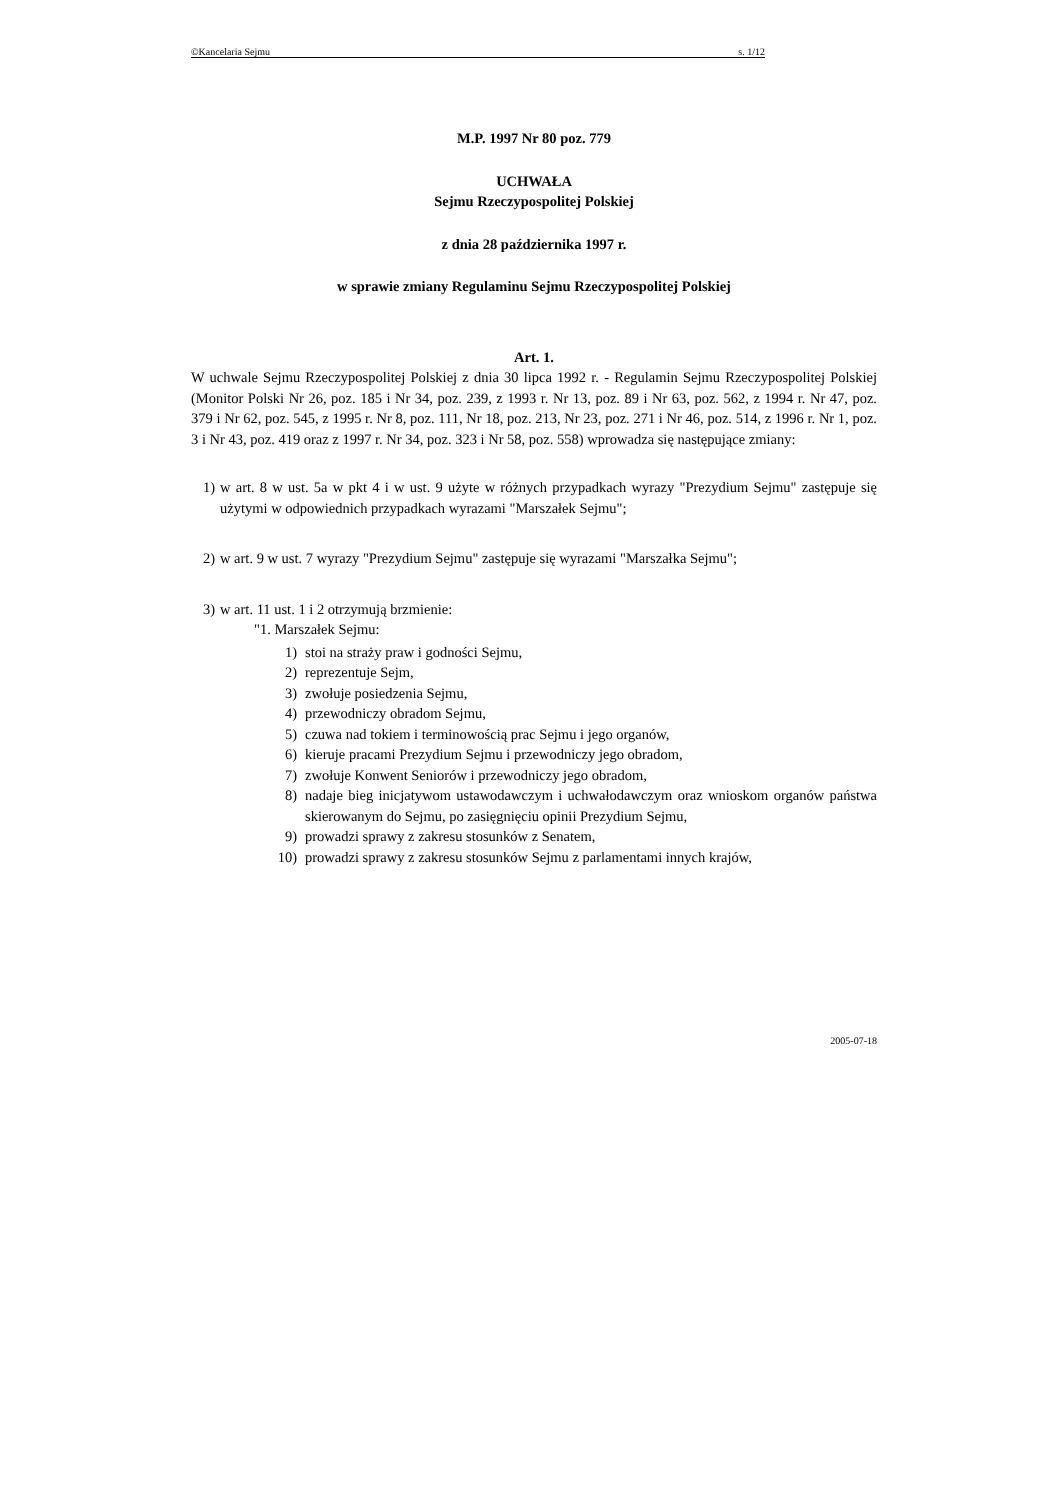©Kancelaria Sejmu s. 1/12
M.P. 1997 Nr 80 poz. 779
UCHWAŁA
Sejmu Rzeczypospolitej Polskiej
z dnia 28 października 1997 r.
w sprawie zmiany Regulaminu Sejmu Rzeczypospolitej Polskiej
Art. 1.
W uchwale Sejmu Rzeczypospolitej Polskiej z dnia 30 lipca 1992 r. - Regulamin Sejmu Rzeczypospolitej Polskiej (Monitor Polski Nr 26, poz. 185 i Nr 34, poz. 239, z 1993 r. Nr 13, poz. 89 i Nr 63, poz. 562, z 1994 r. Nr 47, poz. 379 i Nr 62, poz. 545, z 1995 r. Nr 8, poz. 111, Nr 18, poz. 213, Nr 23, poz. 271 i Nr 46, poz. 514, z 1996 r. Nr 1, poz. 3 i Nr 43, poz. 419 oraz z 1997 r. Nr 34, poz. 323 i Nr 58, poz. 558) wprowadza się następujące zmiany:
1) w art. 8 w ust. 5a w pkt 4 i w ust. 9 użyte w różnych przypadkach wyrazy "Prezydium Sejmu" zastępuje się użytymi w odpowiednich przypadkach wyrazami "Marszałek Sejmu";
2) w art. 9 w ust. 7 wyrazy "Prezydium Sejmu" zastępuje się wyrazami "Marszałka Sejmu";
3) w art. 11 ust. 1 i 2 otrzymują brzmienie:
"1. Marszałek Sejmu:
1) stoi na straży praw i godności Sejmu,
2) reprezentuje Sejm,
3) zwołuje posiedzenia Sejmu,
4) przewodniczy obradom Sejmu,
5) czuwa nad tokiem i terminowością prac Sejmu i jego organów,
6) kieruje pracami Prezydium Sejmu i przewodniczy jego obradom,
7) zwołuje Konwent Seniorów i przewodniczy jego obradom,
8) nadaje bieg inicjatywom ustawodawczym i uchwałodawczym oraz wnioskom organów państwa skierowanym do Sejmu, po zasięgnięciu opinii Prezydium Sejmu,
9) prowadzi sprawy z zakresu stosunków z Senatem,
10) prowadzi sprawy z zakresu stosunków Sejmu z parlamentami innych krajów,
2005-07-18